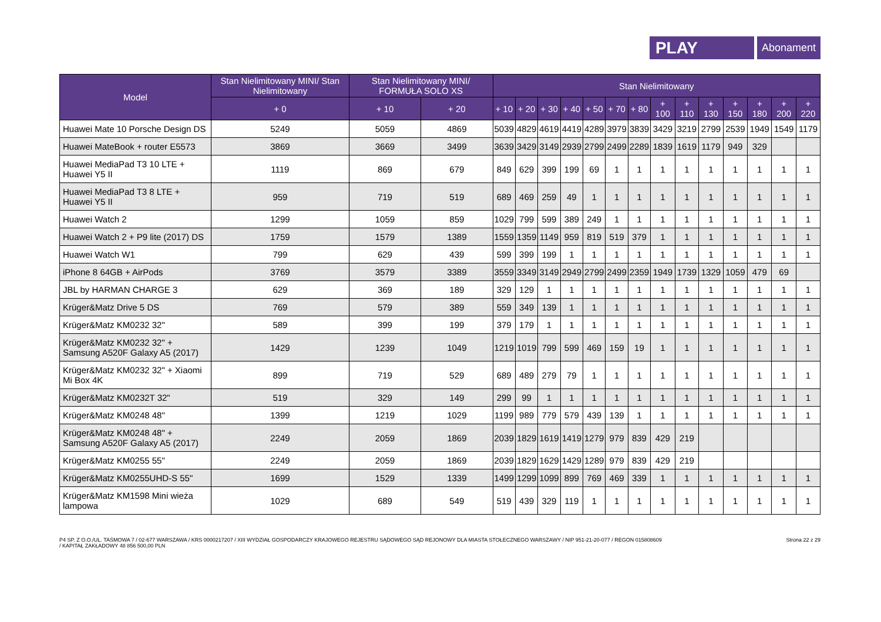PLAY
Abonament
| Model | Stan Nielimitowany MINI/ Stan Nielimitowany | Stan Nielimitowany MINI/ FORMUŁA SOLO XS | | Stan Nielimitowany | | | | | | | | | | | | | |
| --- | --- | --- | --- | --- | --- | --- | --- | --- | --- | --- | --- | --- | --- | --- | --- | --- | --- |
| | + 0 | + 10 | + 20 | + 10 | + 20 | + 30 | + 40 | + 50 | + 70 | + 80 | + 100 | + 110 | + 130 | + 150 | + 180 | + 200 | + 220 |
| Huawei Mate 10 Porsche Design DS | 5249 | 5059 | 4869 | 5039 | 4829 | 4619 | 4419 | 4289 | 3979 | 3839 | 3429 | 3219 | 2799 | 2539 | 1949 | 1549 | 1179 |
| Huawei MateBook + router E5573 | 3869 | 3669 | 3499 | 3639 | 3429 | 3149 | 2939 | 2799 | 2499 | 2289 | 1839 | 1619 | 1179 | 949 | 329 | | |
| Huawei MediaPad T3 10 LTE + Huawei Y5 II | 1119 | 869 | 679 | 849 | 629 | 399 | 199 | 69 | 1 | 1 | 1 | 1 | 1 | 1 | 1 | 1 | 1 |
| Huawei MediaPad T3 8 LTE + Huawei Y5 II | 959 | 719 | 519 | 689 | 469 | 259 | 49 | 1 | 1 | 1 | 1 | 1 | 1 | 1 | 1 | 1 | 1 |
| Huawei Watch 2 | 1299 | 1059 | 859 | 1029 | 799 | 599 | 389 | 249 | 1 | 1 | 1 | 1 | 1 | 1 | 1 | 1 | 1 |
| Huawei Watch 2 + P9 lite (2017) DS | 1759 | 1579 | 1389 | 1559 | 1359 | 1149 | 959 | 819 | 519 | 379 | 1 | 1 | 1 | 1 | 1 | 1 | 1 |
| Huawei Watch W1 | 799 | 629 | 439 | 599 | 399 | 199 | 1 | 1 | 1 | 1 | 1 | 1 | 1 | 1 | 1 | 1 | 1 |
| iPhone 8 64GB + AirPods | 3769 | 3579 | 3389 | 3559 | 3349 | 3149 | 2949 | 2799 | 2499 | 2359 | 1949 | 1739 | 1329 | 1059 | 479 | 69 | |
| JBL by HARMAN CHARGE 3 | 629 | 369 | 189 | 329 | 129 | 1 | 1 | 1 | 1 | 1 | 1 | 1 | 1 | 1 | 1 | 1 | 1 |
| Krüger&Matz Drive 5 DS | 769 | 579 | 389 | 559 | 349 | 139 | 1 | 1 | 1 | 1 | 1 | 1 | 1 | 1 | 1 | 1 | 1 |
| Krüger&Matz KM0232 32" | 589 | 399 | 199 | 379 | 179 | 1 | 1 | 1 | 1 | 1 | 1 | 1 | 1 | 1 | 1 | 1 | 1 |
| Krüger&Matz KM0232 32" + Samsung A520F Galaxy A5 (2017) | 1429 | 1239 | 1049 | 1219 | 1019 | 799 | 599 | 469 | 159 | 19 | 1 | 1 | 1 | 1 | 1 | 1 | 1 |
| Krüger&Matz KM0232 32" + Xiaomi Mi Box 4K | 899 | 719 | 529 | 689 | 489 | 279 | 79 | 1 | 1 | 1 | 1 | 1 | 1 | 1 | 1 | 1 | 1 |
| Krüger&Matz KM0232T 32" | 519 | 329 | 149 | 299 | 99 | 1 | 1 | 1 | 1 | 1 | 1 | 1 | 1 | 1 | 1 | 1 | 1 |
| Krüger&Matz KM0248 48" | 1399 | 1219 | 1029 | 1199 | 989 | 779 | 579 | 439 | 139 | 1 | 1 | 1 | 1 | 1 | 1 | 1 | 1 |
| Krüger&Matz KM0248 48" + Samsung A520F Galaxy A5 (2017) | 2249 | 2059 | 1869 | 2039 | 1829 | 1619 | 1419 | 1279 | 979 | 839 | 429 | 219 | | | | | |
| Krüger&Matz KM0255 55" | 2249 | 2059 | 1869 | 2039 | 1829 | 1629 | 1429 | 1289 | 979 | 839 | 429 | 219 | | | | | |
| Krüger&Matz KM0255UHD-S 55" | 1699 | 1529 | 1339 | 1499 | 1299 | 1099 | 899 | 769 | 469 | 339 | 1 | 1 | 1 | 1 | 1 | 1 | 1 |
| Krüger&Matz KM1598 Mini wieża lampowa | 1029 | 689 | 549 | 519 | 439 | 329 | 119 | 1 | 1 | 1 | 1 | 1 | 1 | 1 | 1 | 1 | 1 |
P4 SP. Z O.O./UL. TAŚMOWA 7 / 02-677 WARSZAWA / KRS 0000217207 / XIII WYDZIAŁ GOSPODARCZY KRAJOWEGO REJESTRU SĄDOWEGO SĄD REJONOWY DLA MIASTA STOŁECZNEGO WARSZAWY / NIP 951-21-20-077 / REGON 015808609
/ KAPITAŁ ZAKŁADOWY 48 856 500,00 PLN
Strona 22 z 29